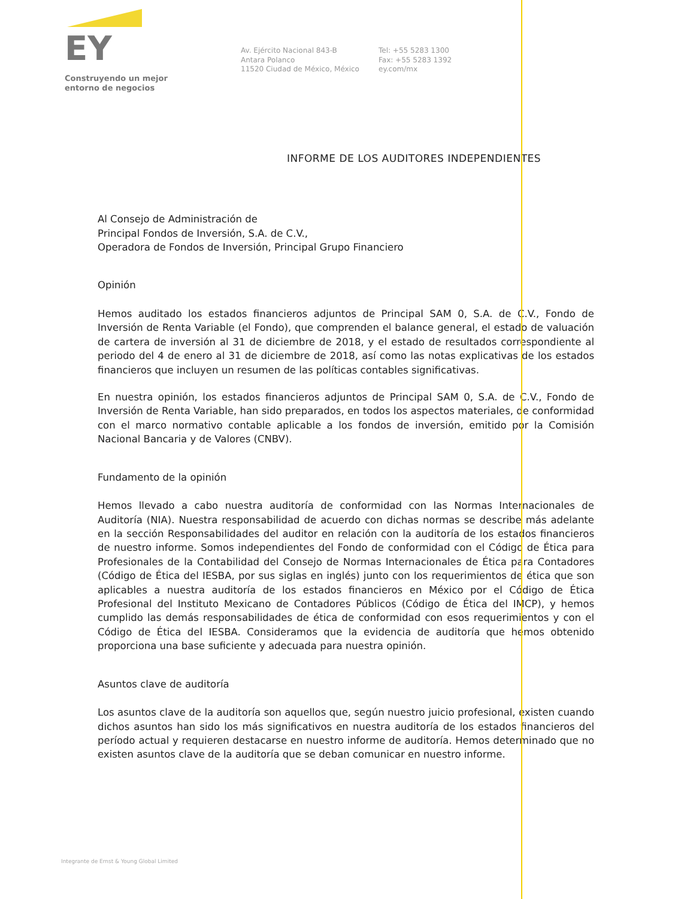EY
Construyendo un mejor
entorno de negocios
Av. Ejército Nacional 843-B
Antara Polanco
11520 Ciudad de México, México
Tel: +55 5283 1300
Fax: +55 5283 1392
ey.com/mx
INFORME DE LOS AUDITORES INDEPENDIENTES
Al Consejo de Administración de
Principal Fondos de Inversión, S.A. de C.V.,
Operadora de Fondos de Inversión, Principal Grupo Financiero
Opinión
Hemos auditado los estados financieros adjuntos de Principal SAM 0, S.A. de C.V., Fondo de Inversión de Renta Variable (el Fondo), que comprenden el balance general, el estado de valuación de cartera de inversión al 31 de diciembre de 2018, y el estado de resultados correspondiente al periodo del 4 de enero al 31 de diciembre de 2018, así como las notas explicativas de los estados financieros que incluyen un resumen de las políticas contables significativas.
En nuestra opinión, los estados financieros adjuntos de Principal SAM 0, S.A. de C.V., Fondo de Inversión de Renta Variable, han sido preparados, en todos los aspectos materiales, de conformidad con el marco normativo contable aplicable a los fondos de inversión, emitido por la Comisión Nacional Bancaria y de Valores (CNBV).
Fundamento de la opinión
Hemos llevado a cabo nuestra auditoría de conformidad con las Normas Internacionales de Auditoría (NIA). Nuestra responsabilidad de acuerdo con dichas normas se describe más adelante en la sección Responsabilidades del auditor en relación con la auditoría de los estados financieros de nuestro informe. Somos independientes del Fondo de conformidad con el Código de Ética para Profesionales de la Contabilidad del Consejo de Normas Internacionales de Ética para Contadores (Código de Ética del IESBA, por sus siglas en inglés) junto con los requerimientos de ética que son aplicables a nuestra auditoría de los estados financieros en México por el Código de Ética Profesional del Instituto Mexicano de Contadores Públicos (Código de Ética del IMCP), y hemos cumplido las demás responsabilidades de ética de conformidad con esos requerimientos y con el Código de Ética del IESBA. Consideramos que la evidencia de auditoría que hemos obtenido proporciona una base suficiente y adecuada para nuestra opinión.
Asuntos clave de auditoría
Los asuntos clave de la auditoría son aquellos que, según nuestro juicio profesional, existen cuando dichos asuntos han sido los más significativos en nuestra auditoría de los estados financieros del período actual y requieren destacarse en nuestro informe de auditoría. Hemos determinado que no existen asuntos clave de la auditoría que se deban comunicar en nuestro informe.
Integrante de Ernst & Young Global Limited